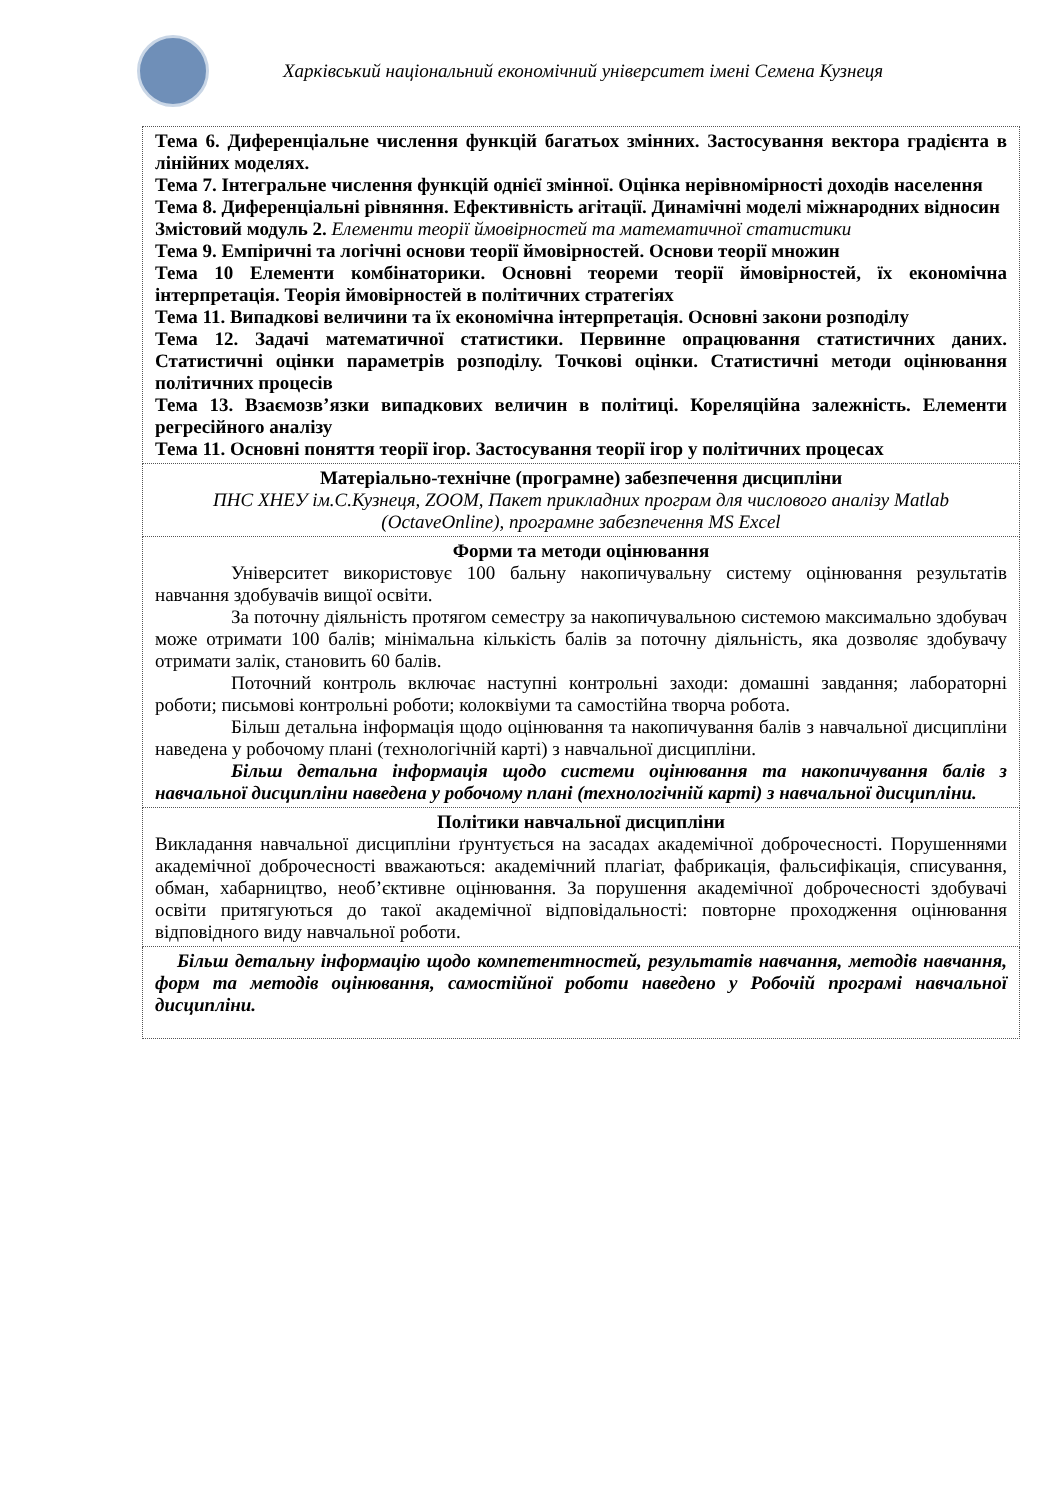Харківський національний економічний університет імені Семена Кузнеця
| Тема 6. Диференціальне числення функцій багатьох змінних. Застосування вектора градієнта в лінійних моделях. Тема 7. Інтегральне числення функцій однієї змінної. Оцінка нерівномірності доходів населення Тема 8. Диференціальні рівняння. Ефективність агітації. Динамічні моделі міжнародних відносин Змістовий модуль 2. Елементи теорії ймовірностей та математичної статистики Тема 9. Емпіричні та логічні основи теорії ймовірностей. Основи теорії множин Тема 10 Елементи комбінаторики. Основні теореми теорії ймовірностей, їх економічна інтерпретація. Теорія ймовірностей в політичних стратегіях Тема 11. Випадкові величини та їх економічна інтерпретація. Основні закони розподілу Тема 12. Задачі математичної статистики. Первинне опрацювання статистичних даних. Статистичні оцінки параметрів розподілу. Точкові оцінки. Статистичні методи оцінювання політичних процесів Тема 13. Взаємозв’язки випадкових величин в політиці. Кореляційна залежність. Елементи регресійного аналізу Тема 11. Основні поняття теорії ігор. Застосування теорії ігор у політичних процесах |
| Матеріально-технічне (програмне) забезпечення дисципліни ПНС ХНЕУ ім.С.Кузнеця, ZOOM, Пакет прикладних програм для числового аналізу Matlab (OctaveOnline), програмне забезпечення MS Excel |
| Форми та методи оцінювання Університет використовує 100 бальну накопичувальну систему оцінювання результатів навчання здобувачів вищої освіти. За поточну діяльність протягом семестру за накопичувальною системою максимально здобувач може отримати 100 балів; мінімальна кількість балів за поточну діяльність, яка дозволяє здобувачу отримати залік, становить 60 балів. Поточний контроль включає наступні контрольні заходи: домашні завдання; лабораторні роботи; письмові контрольні роботи; колоквіуми та самостійна творча робота. Більш детальна інформація щодо оцінювання та накопичування балів з навчальної дисципліни наведена у робочому плані (технологічній карті) з навчальної дисципліни. Більш детальна інформація щодо системи оцінювання та накопичування балів з навчальної дисципліни наведена у робочому плані (технологічній карті) з навчальної дисципліни. |
| Політики навчальної дисципліни Викладання навчальної дисципліни ґрунтується на засадах академічної доброчесності. Порушеннями академічної доброчесності вважаються: академічний плагіат, фабрикація, фальсифікація, списування, обман, хабарництво, необ’єктивне оцінювання. За порушення академічної доброчесності здобувачі освіти притягуються до такої академічної відповідальності: повторне проходження оцінювання відповідного виду навчальної роботи. |
| Більш детальну інформацію щодо компетентностей, результатів навчання, методів навчання, форм та методів оцінювання, самостійної роботи наведено у Робочій програмі навчальної дисципліни. |